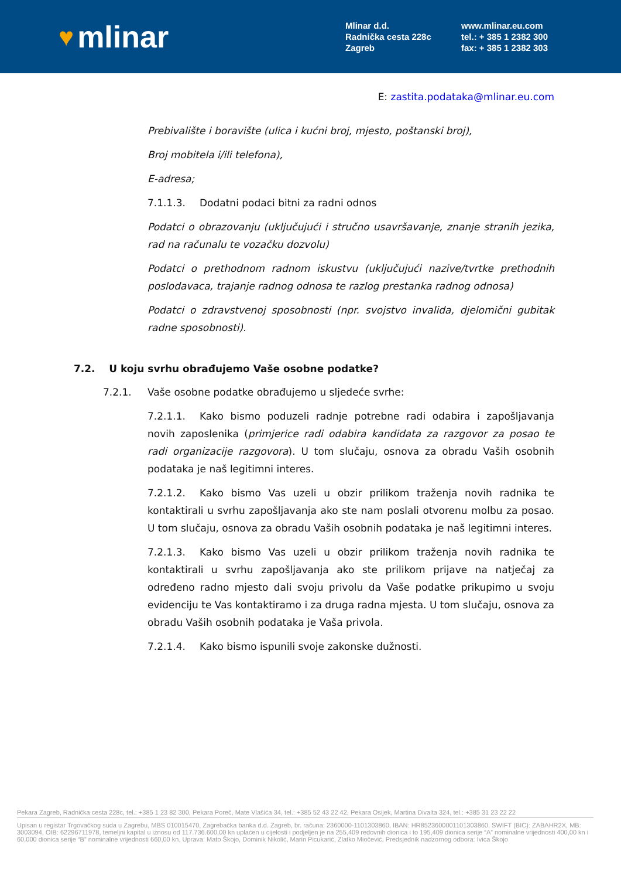♥ mlinar
Mlinar d.d.
Radnička cesta 228c
Zagreb
www.mlinar.eu.com
tel.: + 385 1 2382 300
fax: + 385 1 2382 303
E: zastita.podataka@mlinar.eu.com
Prebivalište i boravište (ulica i kućni broj, mjesto, poštanski broj),
Broj mobitela i/ili telefona),
E-adresa;
7.1.1.3. Dodatni podaci bitni za radni odnos
Podatci o obrazovanju (uključujući i stručno usavršavanje, znanje stranih jezika, rad na računalu te vozačku dozvolu)
Podatci o prethodnom radnom iskustvu (uključujući nazive/tvrtke prethodnih poslodavaca, trajanje radnog odnosa te razlog prestanka radnog odnosa)
Podatci o zdravstvenoj sposobnosti (npr. svojstvo invalida, djelomični gubitak radne sposobnosti).
7.2. U koju svrhu obrađujemo Vaše osobne podatke?
7.2.1. Vaše osobne podatke obrađujemo u sljedeće svrhe:
7.2.1.1. Kako bismo poduzeli radnje potrebne radi odabira i zapošljavanja novih zaposlenika (primjerice radi odabira kandidata za razgovor za posao te radi organizacije razgovora). U tom slučaju, osnova za obradu Vaših osobnih podataka je naš legitimni interes.
7.2.1.2. Kako bismo Vas uzeli u obzir prilikom traženja novih radnika te kontaktirali u svrhu zapošljavanja ako ste nam poslali otvorenu molbu za posao. U tom slučaju, osnova za obradu Vaših osobnih podataka je naš legitimni interes.
7.2.1.3. Kako bismo Vas uzeli u obzir prilikom traženja novih radnika te kontaktirali u svrhu zapošljavanja ako ste prilikom prijave na natječaj za određeno radno mjesto dali svoju privolu da Vaše podatke prikupimo u svoju evidenciju te Vas kontaktiramo i za druga radna mjesta. U tom slučaju, osnova za obradu Vaših osobnih podataka je Vaša privola.
7.2.1.4. Kako bismo ispunili svoje zakonske dužnosti.
Pekara Zagreb, Radnička cesta 228c, tel.: +385 1 23 82 300, Pekara Poreč, Mate Vlašića 34, tel.: +385 52 43 22 42, Pekara Osijek, Martina Divalta 324, tel.: +385 31 23 22 22
Upisan u registar Trgovačkog suda u Zagrebu, MBS 010015470, Zagrebačka banka d.d. Zagreb, br. računa: 2360000-1101303860, IBAN: HR8523600001101303860, SWIFT (BIC): ZABAHR2X, MB: 3003094, OIB: 62296711978, temeljni kapital u iznosu od 117.736.600,00 kn uplaćen u cijelosti i podjeljen je na 255,409 redovnih dionica i to 195,409 dionica serije “A” nominalne vrijednosti 400,00 kn i 60,000 dionica serije “B” nominalne vrijednosti 660,00 kn, Uprava: Mato Škojo, Dominik Nikolić, Marin Picukarić, Zlatko Miočević, Predsjednik nadzornog odbora: Ivica Škojo